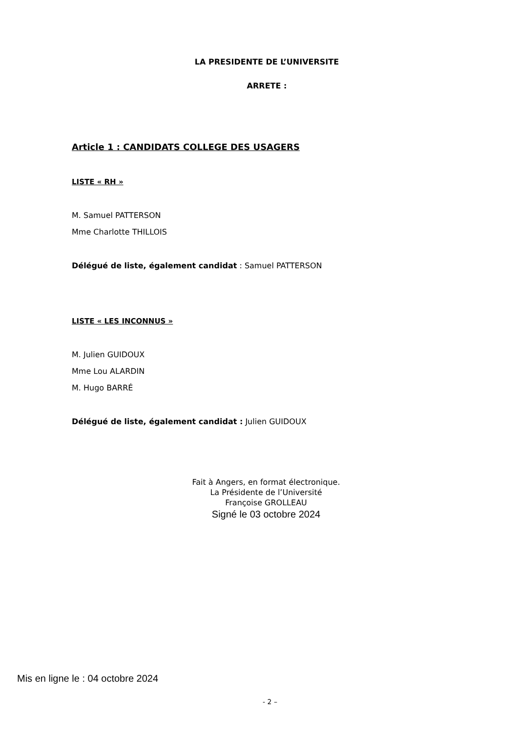LA PRESIDENTE DE L’UNIVERSITE
ARRETE :
Article 1 : CANDIDATS COLLEGE DES USAGERS
LISTE « RH »
M. Samuel PATTERSON
Mme Charlotte THILLOIS
Délégué de liste, également candidat : Samuel PATTERSON
LISTE « LES INCONNUS »
M. Julien GUIDOUX
Mme Lou ALARDIN
M. Hugo BARRÉ
Délégué de liste, également candidat : Julien GUIDOUX
Fait à Angers, en format électronique.
La Présidente de l’Université
Françoise GROLLEAU
Signé le 03 octobre 2024
Mis en ligne le : 04 octobre 2024
- 2 –